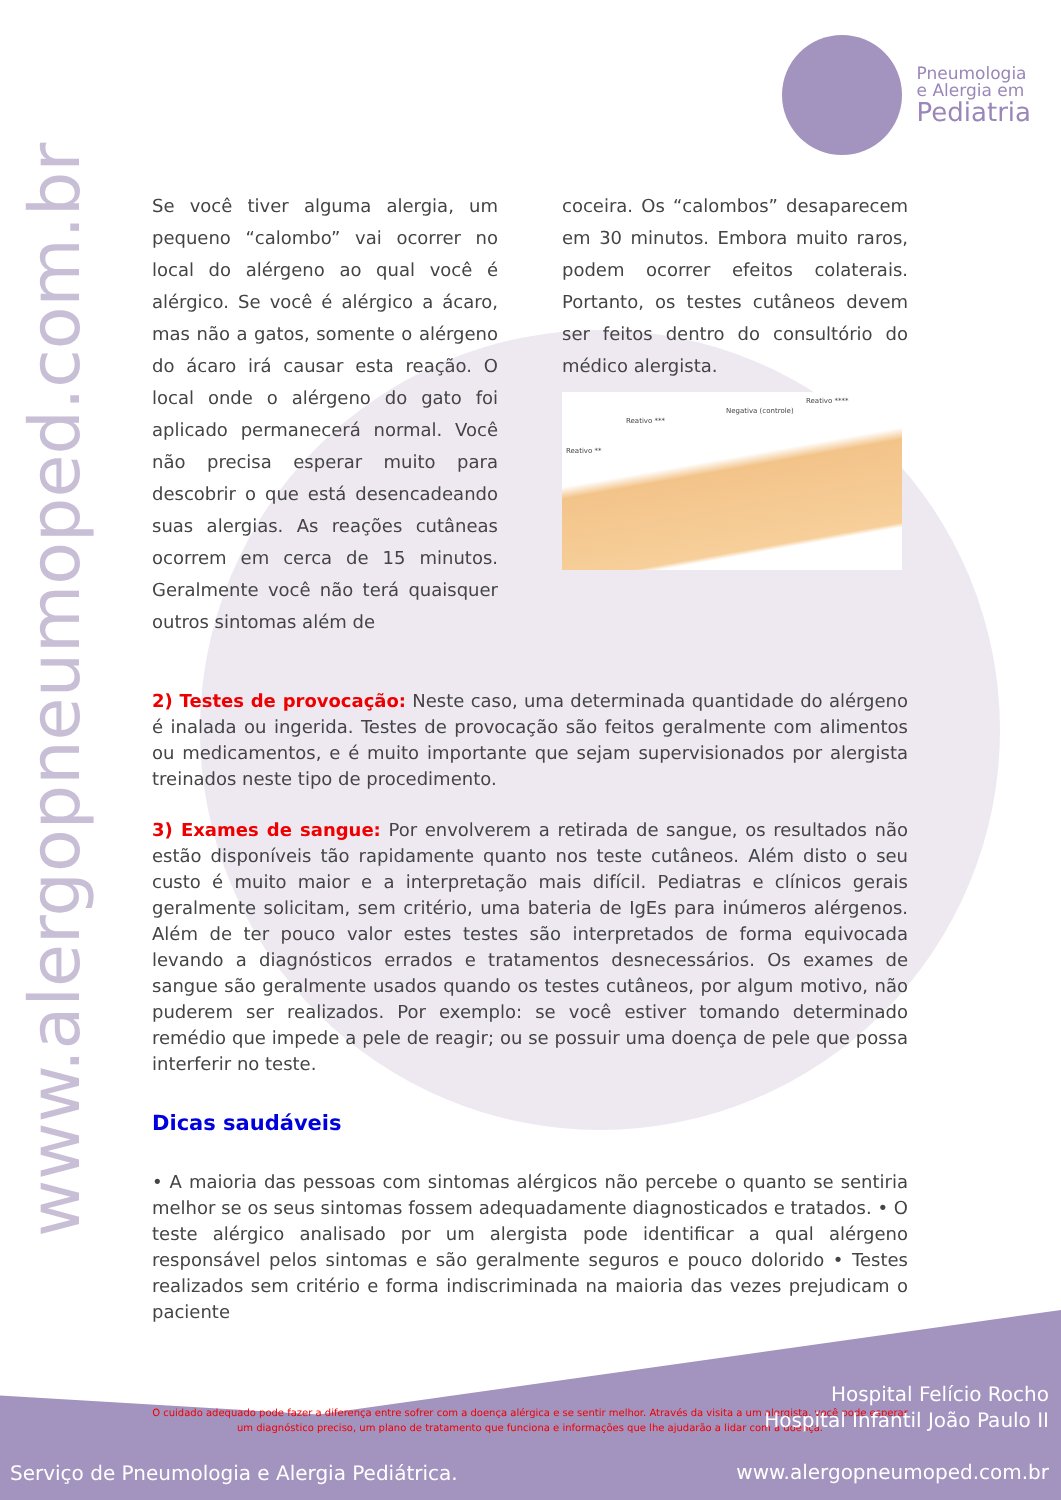www.alergopneumoped.com.br
Pneumologia
e Alergia em
Pediatria
Se você tiver alguma alergia, um pequeno “calombo” vai ocorrer no local do alérgeno ao qual você é alérgico. Se você é alérgico a ácaro, mas não a gatos, somente o alérgeno do ácaro irá causar esta reação. O local onde o alérgeno do gato foi aplicado permanecerá normal. Você não precisa esperar muito para descobrir o que está desencadeando suas alergias. As reações cutâneas ocorrem em cerca de 15 minutos. Geralmente você não terá quaisquer outros sintomas além de
coceira. Os “calombos” desaparecem em 30 minutos. Embora muito raros, podem ocorrer efeitos colaterais. Portanto, os testes cutâneos devem ser feitos dentro do consultório do médico alergista.
Reativo ****
Negativa (controle)
Reativo ***
Reativo **
2) Testes de provocação: Neste caso, uma determinada quantidade do alérgeno é inalada ou ingerida. Testes de provocação são feitos geralmente com alimentos ou medicamentos, e é muito importante que sejam supervisionados por alergista treinados neste tipo de procedimento.
3) Exames de sangue: Por envolverem a retirada de sangue, os resultados não estão disponíveis tão rapidamente quanto nos teste cutâneos. Além disto o seu custo é muito maior e a interpretação mais difícil. Pediatras e clínicos gerais geralmente solicitam, sem critério, uma bateria de IgEs para inúmeros alérgenos. Além de ter pouco valor estes testes são interpretados de forma equivocada levando a diagnósticos errados e tratamentos desnecessários. Os exames de sangue são geralmente usados quando os testes cutâneos, por algum motivo, não puderem ser realizados. Por exemplo: se você estiver tomando determinado remédio que impede a pele de reagir; ou se possuir uma doença de pele que possa interferir no teste.
Dicas saudáveis
• A maioria das pessoas com sintomas alérgicos não percebe o quanto se sentiria melhor se os seus sintomas fossem adequadamente diagnosticados e tratados. • O teste alérgico analisado por um alergista pode identificar a qual alérgeno responsável pelos sintomas e são geralmente seguros e pouco dolorido • Testes realizados sem critério e forma indiscriminada na maioria das vezes prejudicam o paciente
O cuidado adequado pode fazer a diferença entre sofrer com a doença alérgica e se sentir melhor. Através da visita a um alergista, você pode esperar um diagnóstico preciso, um plano de tratamento que funciona e informações que lhe ajudarão a lidar com a doença.
Serviço de Pneumologia e Alergia Pediátrica.
Hospital Felício Rocho
Hospital Infantil João Paulo II
www.alergopneumoped.com.br